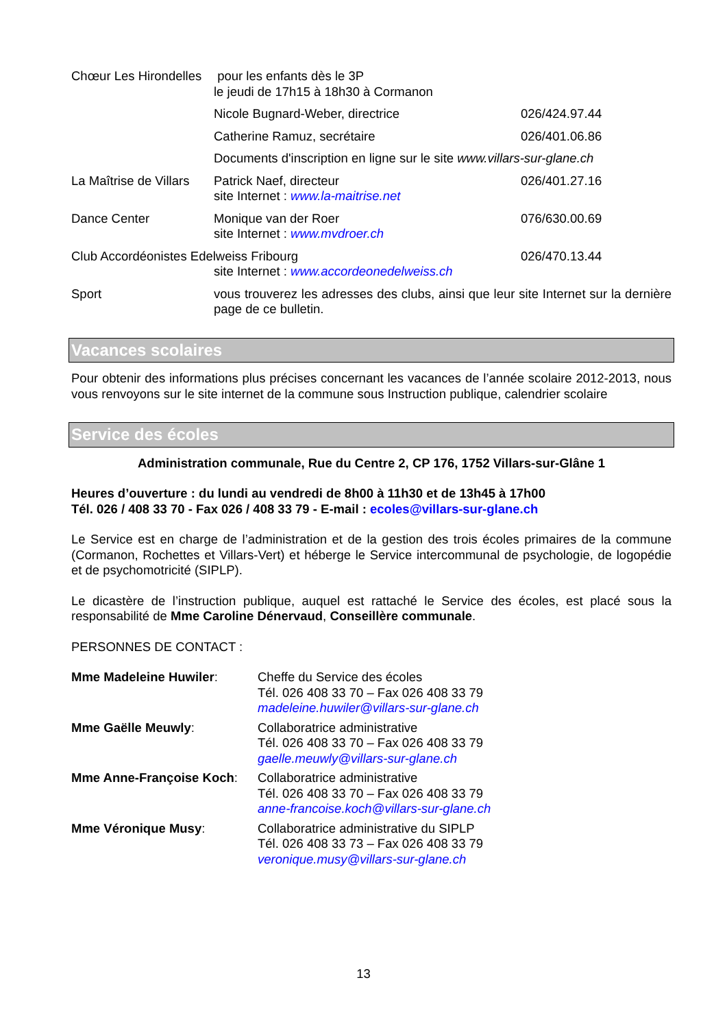Chœur Les Hirondelles
pour les enfants dès le 3P
le jeudi de 17h15 à 18h30 à Cormanon
Nicole Bugnard-Weber, directrice 026/424.97.44
Catherine Ramuz, secrétaire 026/401.06.86
Documents d'inscription en ligne sur le site www.villars-sur-glane.ch
La Maîtrise de Villars
Patrick Naef, directeur
site Internet : www.la-maitrise.net
026/401.27.16
Dance Center Monique van der Roer
site Internet : www.mvdroer.ch
076/630.00.69
Club Accordéonistes Edelweiss Fribourg
site Internet : www.accordeonedelweiss.ch
026/470.13.44
Sport vous trouverez les adresses des clubs, ainsi que leur site Internet sur la dernière page de ce bulletin.
Vacances scolaires
Pour obtenir des informations plus précises concernant les vacances de l’année scolaire 2012-2013, nous vous renvoyons sur le site internet de la commune sous Instruction publique, calendrier scolaire
Service des écoles
Administration communale, Rue du Centre 2, CP 176, 1752 Villars-sur-Glâne 1
Heures d’ouverture : du lundi au vendredi de 8h00 à 11h30 et de 13h45 à 17h00
Tél. 026 / 408 33 70 - Fax 026 / 408 33 79 - E-mail : ecoles@villars-sur-glane.ch
Le Service est en charge de l’administration et de la gestion des trois écoles primaires de la commune (Cormanon, Rochettes et Villars-Vert) et héberge le Service intercommunal de psychologie, de logopédie et de psychomotricité (SIPLP).
Le dicastère de l’instruction publique, auquel est rattaché le Service des écoles, est placé sous la responsabilité de Mme Caroline Dénervaud, Conseillère communale.
PERSONNES DE CONTACT :
Mme Madeleine Huwiler: Cheffe du Service des écoles
Tél. 026 408 33 70 – Fax 026 408 33 79
madeleine.huwiler@villars-sur-glane.ch
Mme Gaëlle Meuwly: Collaboratrice administrative
Tél. 026 408 33 70 – Fax 026 408 33 79
gaelle.meuwly@villars-sur-glane.ch
Mme Anne-Françoise Koch: Collaboratrice administrative
Tél. 026 408 33 70 – Fax 026 408 33 79
anne-francoise.koch@villars-sur-glane.ch
Mme Véronique Musy: Collaboratrice administrative du SIPLP
Tél. 026 408 33 73 – Fax 026 408 33 79
veronique.musy@villars-sur-glane.ch
13